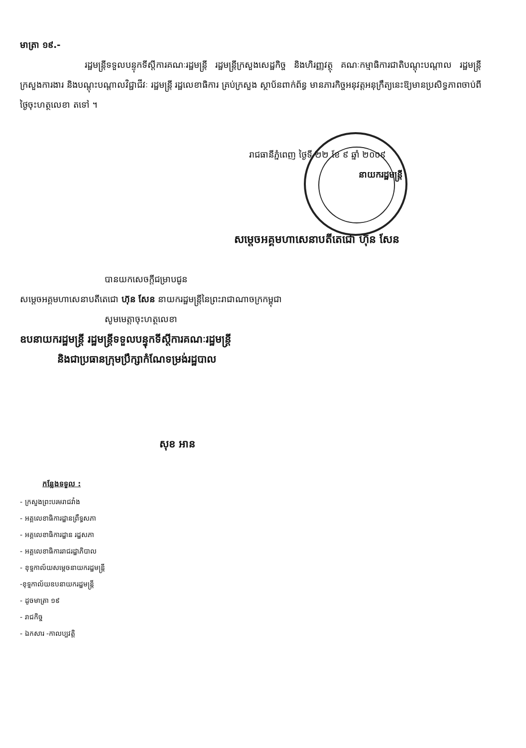មាត្រា ១៩.-
រដ្ឋមន្ត្រីទទួលបន្ទុកទីស្តីការគណៈរដ្ឋមន្ត្រី រដ្ឋមន្ត្រីក្រសួងសេដ្ឋកិច្ច និងហិរញ្ញវត្ថុ គណៈកម្មាធិការជាតិបណ្តុះបណ្តាល រដ្ឋមន្ត្រីក្រសួងការងារ និងបណ្តុះបណ្តាលវិជ្ជាជីវៈ រដ្ឋមន្ត្រី រដ្ឋលេខាធិការ គ្រប់ក្រសួង ស្ថាប័នពាក់ព័ន្ធ មានភារកិច្ចអនុវត្តអនុក្រឹត្យនេះឱ្យមានប្រសិទ្ធភាពចាប់ពីថ្ងៃចុះហត្ថលេខា តទៅ ។
រាជធានីភ្នំពេញ ថ្ងៃទី ២២ ខែ ៩ ឆ្នាំ ២០០៩
នាយករដ្ឋមន្ត្រី
សម្តេចអគ្គមហាសេនាបតីតេជោ ហ៊ុន សែន
បានយកសេចក្តីជម្រាបជូន
សម្តេចអគ្គមហាសេនាបតីតេជោ ហ៊ុន សែន នាយករដ្ឋមន្ត្រីនៃព្រះរាជាណាចក្រកម្ពុជា
សូមមេត្តាចុះហត្ថលេខា
ឧបនាយករដ្ឋមន្ត្រី រដ្ឋមន្ត្រីទទួលបន្ទុកទីស្តីការគណៈរដ្ឋមន្ត្រី
និងជាប្រធានក្រុមប្រឹក្សាកំណែទម្រង់រដ្ឋបាល
សុខ អាន
កន្លែងទទួល :
- ក្រសួងព្រះបរមរាជវាំង
- អគ្គលេខាធិការដ្ឋានព្រឹទ្ធសភា
- អគ្គលេខាធិការដ្ឋាន រដ្ឋសភា
- អគ្គលេខាធិការរាជរដ្ឋាភិបាល
- ខុទ្ទកាល័យសម្តេចនាយករដ្ឋមន្ត្រី
-ខុទ្ទកាល័យឧបនាយករដ្ឋមន្ត្រី
- ដូចមាត្រា ១៩
- រាជកិច្ច
- ឯកសារ -កាលប្បវត្តិ